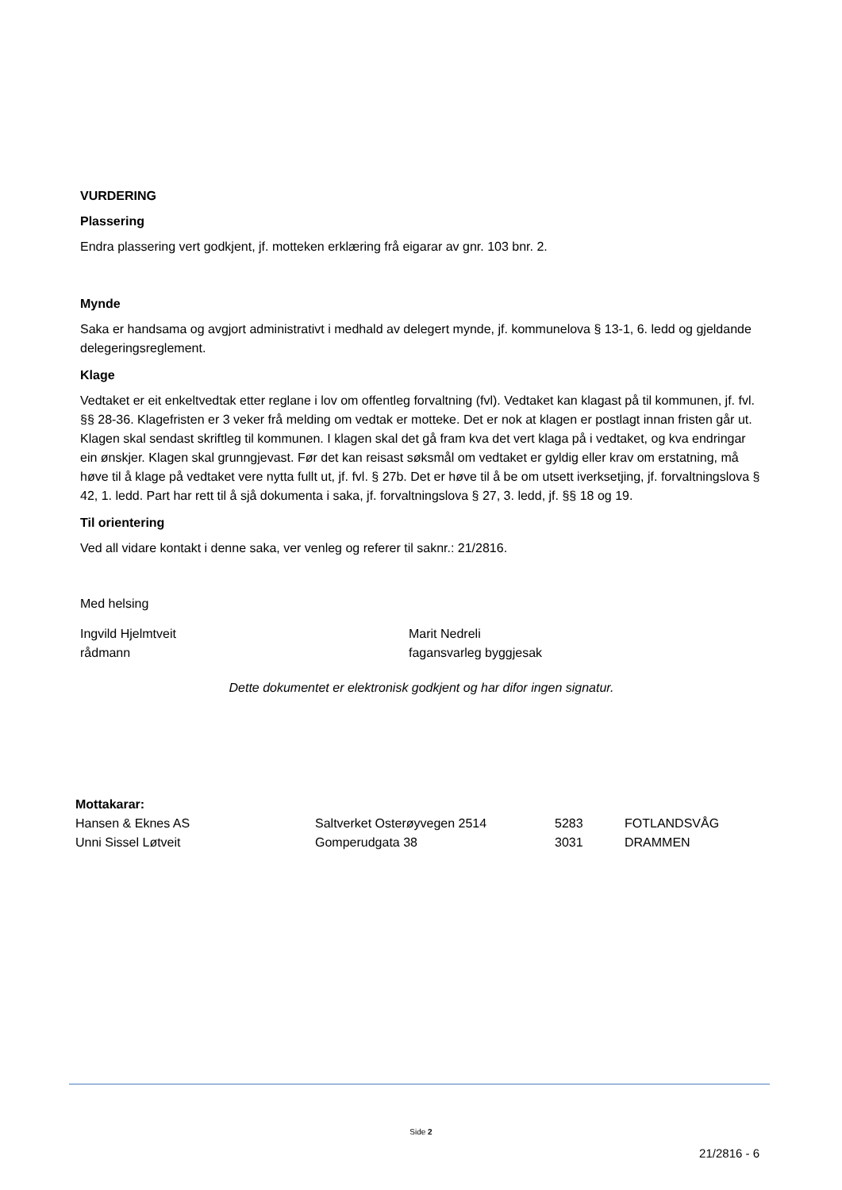VURDERING
Plassering
Endra plassering vert godkjent, jf. motteken erklæring frå eigarar av gnr. 103 bnr. 2.
Mynde
Saka er handsama og avgjort administrativt i medhald av delegert mynde, jf. kommunelova § 13-1, 6. ledd og gjeldande delegeringsreglement.
Klage
Vedtaket er eit enkeltvedtak etter reglane i lov om offentleg forvaltning (fvl). Vedtaket kan klagast på til kommunen, jf. fvl. §§ 28-36. Klagefristen er 3 veker frå melding om vedtak er motteke. Det er nok at klagen er postlagt innan fristen går ut. Klagen skal sendast skriftleg til kommunen. I klagen skal det gå fram kva det vert klaga på i vedtaket, og kva endringar ein ønskjer. Klagen skal grunngjevast. Før det kan reisast søksmål om vedtaket er gyldig eller krav om erstatning, må høve til å klage på vedtaket vere nytta fullt ut, jf. fvl. § 27b. Det er høve til å be om utsett iverksetjing, jf. forvaltningslova § 42, 1. ledd. Part har rett til å sjå dokumenta i saka, jf. forvaltningslova § 27, 3. ledd, jf. §§ 18 og 19.
Til orientering
Ved all vidare kontakt i denne saka, ver venleg og referer til saknr.: 21/2816.
Med helsing
Ingvild Hjelmtveit
rådmann
Marit Nedreli
fagansvarleg byggjesak
Dette dokumentet er elektronisk godkjent og har difor ingen signatur.
Mottakarar:
| Hansen & Eknes AS | Saltverket Osterøyvegen 2514 | 5283 | FOTLANDSVÅG |
| Unni Sissel Løtveit | Gomperudgata 38 | 3031 | DRAMMEN |
Side 2
21/2816 - 6